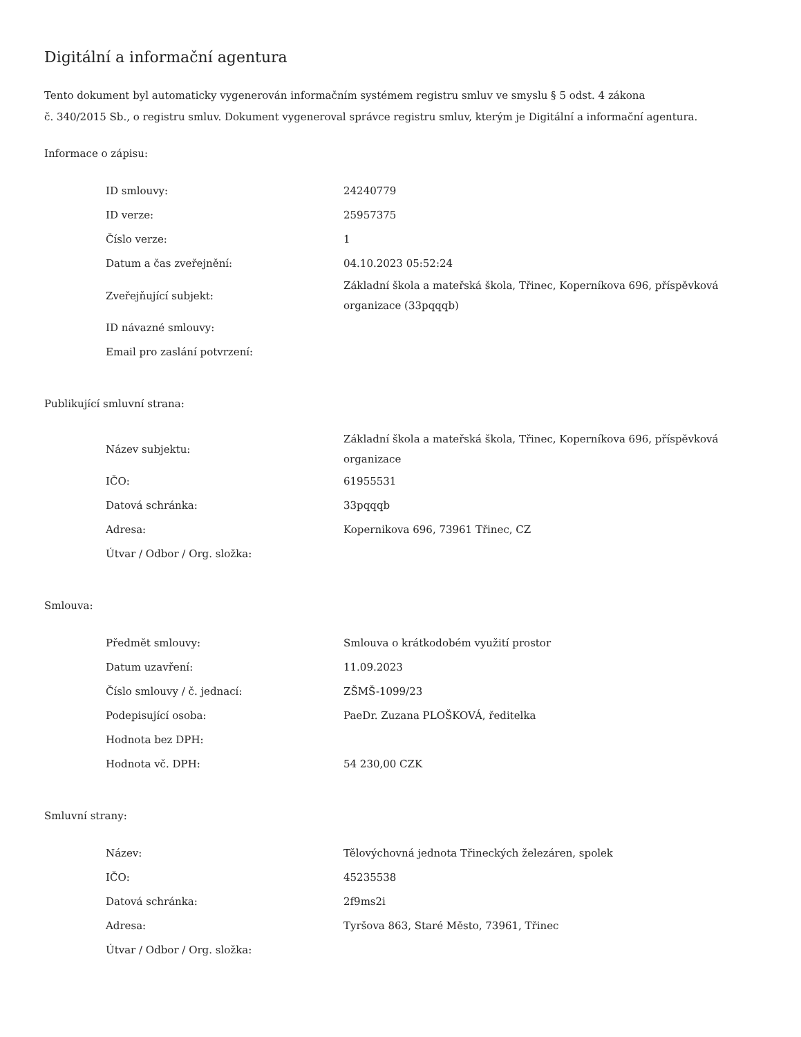Digitální a informační agentura
Tento dokument byl automaticky vygenerován informačním systémem registru smluv ve smyslu § 5 odst. 4 zákona
č. 340/2015 Sb., o registru smluv. Dokument vygeneroval správce registru smluv, kterým je Digitální a informační agentura.
Informace o zápisu:
| ID smlouvy: | 24240779 |
| ID verze: | 25957375 |
| Číslo verze: | 1 |
| Datum a čas zveřejnění: | 04.10.2023 05:52:24 |
| Zveřejňující subjekt: | Základní škola a mateřská škola, Třinec, Koperníkova 696, příspěvková organizace (33pqqqb) |
| ID návazné smlouvy: | |
| Email pro zaslání potvrzení: | |
Publikující smluvní strana:
| Název subjektu: | Základní škola a mateřská škola, Třinec, Koperníkova 696, příspěvková organizace |
| IČO: | 61955531 |
| Datová schránka: | 33pqqqb |
| Adresa: | Kopernikova 696, 73961 Třinec, CZ |
| Útvar / Odbor / Org. složka: | |
Smlouva:
| Předmět smlouvy: | Smlouva o krátkodobém využití prostor |
| Datum uzavření: | 11.09.2023 |
| Číslo smlouvy / č. jednací: | ZŠMŠ-1099/23 |
| Podepisující osoba: | PaeDr. Zuzana PLOŠKOVÁ, ředitelka |
| Hodnota bez DPH: | |
| Hodnota vč. DPH: | 54 230,00 CZK |
Smluvní strany:
| Název: | Tělovýchovná jednota Třineckých železáren, spolek |
| IČO: | 45235538 |
| Datová schránka: | 2f9ms2i |
| Adresa: | Tyršova 863, Staré Město, 73961, Třinec |
| Útvar / Odbor / Org. složka: | |